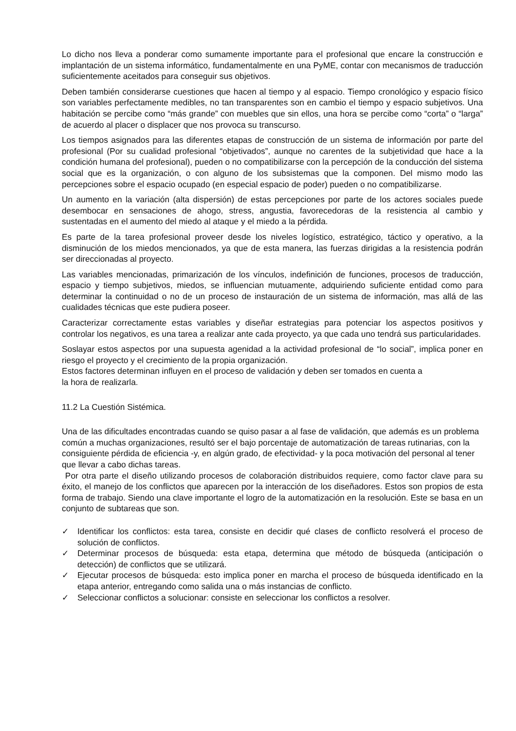Lo dicho nos lleva a ponderar como sumamente importante para el profesional que encare la construcción e implantación de un sistema informático, fundamentalmente en una PyME, contar con mecanismos de traducción suficientemente aceitados para conseguir sus objetivos.
Deben también considerarse cuestiones que hacen al tiempo y al espacio. Tiempo cronológico y espacio físico son variables perfectamente medibles, no tan transparentes son en cambio el tiempo y espacio subjetivos. Una habitación se percibe como “más grande” con muebles que sin ellos, una hora se percibe como “corta” o “larga” de acuerdo al placer o displacer que nos provoca su transcurso.
Los tiempos asignados para las diferentes etapas de construcción de un sistema de información por parte del profesional (Por su cualidad profesional “objetivados”, aunque no carentes de la subjetividad que hace a la condición humana del profesional), pueden o no compatibilizarse con la percepción de la conducción del sistema social que es la organización, o con alguno de los subsistemas que la componen. Del mismo modo las percepciones sobre el espacio ocupado (en especial espacio de poder) pueden o no compatibilizarse.
Un aumento en la variación (alta dispersión) de estas percepciones por parte de los actores sociales puede desembocar en sensaciones de ahogo, stress, angustia, favorecedoras de la resistencia al cambio y sustentadas en el aumento del miedo al ataque y el miedo a la pérdida.
Es parte de la tarea profesional proveer desde los niveles logístico, estratégico, táctico y operativo, a la disminución de los miedos mencionados, ya que de esta manera, las fuerzas dirigidas a la resistencia podrán ser direccionadas al proyecto.
Las variables mencionadas, primarización de los vínculos, indefinición de funciones, procesos de traducción, espacio y tiempo subjetivos, miedos, se influencian mutuamente, adquiriendo suficiente entidad como para determinar la continuidad o no de un proceso de instauración de un sistema de información, mas allá de las cualidades técnicas que este pudiera poseer.
Caracterizar correctamente estas variables y diseñar estrategias para potenciar los aspectos positivos y controlar los negativos, es una tarea a realizar ante cada proyecto, ya que cada uno tendrá sus particularidades.
Soslayar estos aspectos por una supuesta agenidad a la actividad profesional de “lo social”, implica poner en riesgo el proyecto y el crecimiento de la propia organización.
Estos factores determinan influyen en el proceso de validación y deben ser tomados en cuenta a
la hora de realizarla.
11.2 La Cuestión Sistémica.
Una de las dificultades encontradas cuando se quiso pasar a al fase de validación, que además es un problema común a muchas organizaciones, resultó ser el bajo porcentaje de automatización de tareas rutinarias, con la consiguiente pérdida de eficiencia -y, en algún grado, de efectividad- y la poca motivación del personal al tener que llevar a cabo dichas tareas.
Por otra parte el diseño utilizando procesos de colaboración distribuidos requiere, como factor clave para su éxito, el manejo de los conflictos que aparecen por la interacción de los diseñadores. Estos son propios de esta forma de trabajo. Siendo una clave importante el logro de la automatización en la resolución. Este se basa en un conjunto de subtareas que son.
✓ Identificar los conflictos: esta tarea, consiste en decidir qué clases de conflicto resolverá el proceso de solución de conflictos.
✓ Determinar procesos de búsqueda: esta etapa, determina que método de búsqueda (anticipación o detección) de conflictos que se utilizará.
✓ Ejecutar procesos de búsqueda: esto implica poner en marcha el proceso de búsqueda identificado en la etapa anterior, entregando como salida una o más instancias de conflicto.
✓ Seleccionar conflictos a solucionar: consiste en seleccionar los conflictos a resolver.